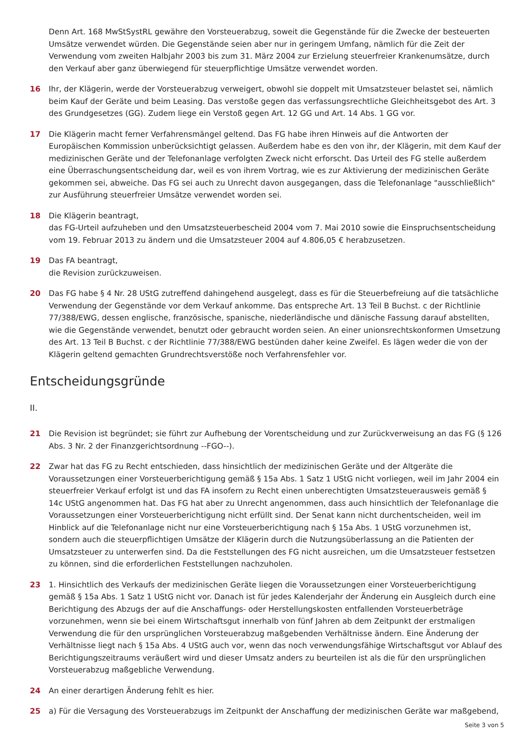Denn Art. 168 MwStSystRL gewähre den Vorsteuerabzug, soweit die Gegenstände für die Zwecke der besteuerten Umsätze verwendet würden. Die Gegenstände seien aber nur in geringem Umfang, nämlich für die Zeit der Verwendung vom zweiten Halbjahr 2003 bis zum 31. März 2004 zur Erzielung steuerfreier Krankenumsätze, durch den Verkauf aber ganz überwiegend für steuerpflichtige Umsätze verwendet worden.
16 Ihr, der Klägerin, werde der Vorsteuerabzug verweigert, obwohl sie doppelt mit Umsatzsteuer belastet sei, nämlich beim Kauf der Geräte und beim Leasing. Das verstoße gegen das verfassungsrechtliche Gleichheitsgebot des Art. 3 des Grundgesetzes (GG). Zudem liege ein Verstoß gegen Art. 12 GG und Art. 14 Abs. 1 GG vor.
17 Die Klägerin macht ferner Verfahrensmängel geltend. Das FG habe ihren Hinweis auf die Antworten der Europäischen Kommission unberücksichtigt gelassen. Außerdem habe es den von ihr, der Klägerin, mit dem Kauf der medizinischen Geräte und der Telefonanlage verfolgten Zweck nicht erforscht. Das Urteil des FG stelle außerdem eine Überraschungsentscheidung dar, weil es von ihrem Vortrag, wie es zur Aktivierung der medizinischen Geräte gekommen sei, abweiche. Das FG sei auch zu Unrecht davon ausgegangen, dass die Telefonanlage "ausschließlich" zur Ausführung steuerfreier Umsätze verwendet worden sei.
18 Die Klägerin beantragt,
das FG-Urteil aufzuheben und den Umsatzsteuerbescheid 2004 vom 7. Mai 2010 sowie die Einspruchsentscheidung vom 19. Februar 2013 zu ändern und die Umsatzsteuer 2004 auf 4.806,05 € herabzusetzen.
19 Das FA beantragt,
die Revision zurückzuweisen.
20 Das FG habe § 4 Nr. 28 UStG zutreffend dahingehend ausgelegt, dass es für die Steuerbefreiung auf die tatsächliche Verwendung der Gegenstände vor dem Verkauf ankomme. Das entspreche Art. 13 Teil B Buchst. c der Richtlinie 77/388/EWG, dessen englische, französische, spanische, niederländische und dänische Fassung darauf abstellten, wie die Gegenstände verwendet, benutzt oder gebraucht worden seien. An einer unionsrechtskonformen Umsetzung des Art. 13 Teil B Buchst. c der Richtlinie 77/388/EWG bestünden daher keine Zweifel. Es lägen weder die von der Klägerin geltend gemachten Grundrechtsverstöße noch Verfahrensfehler vor.
Entscheidungsgründe
II.
21 Die Revision ist begründet; sie führt zur Aufhebung der Vorentscheidung und zur Zurückverweisung an das FG (§ 126 Abs. 3 Nr. 2 der Finanzgerichtsordnung --FGO--).
22 Zwar hat das FG zu Recht entschieden, dass hinsichtlich der medizinischen Geräte und der Altgeräte die Voraussetzungen einer Vorsteuerberichtigung gemäß § 15a Abs. 1 Satz 1 UStG nicht vorliegen, weil im Jahr 2004 ein steuerfreier Verkauf erfolgt ist und das FA insofern zu Recht einen unberechtigten Umsatzsteuerausweis gemäß § 14c UStG angenommen hat. Das FG hat aber zu Unrecht angenommen, dass auch hinsichtlich der Telefonanlage die Voraussetzungen einer Vorsteuerberichtigung nicht erfüllt sind. Der Senat kann nicht durchentscheiden, weil im Hinblick auf die Telefonanlage nicht nur eine Vorsteuerberichtigung nach § 15a Abs. 1 UStG vorzunehmen ist, sondern auch die steuerpflichtigen Umsätze der Klägerin durch die Nutzungsüberlassung an die Patienten der Umsatzsteuer zu unterwerfen sind. Da die Feststellungen des FG nicht ausreichen, um die Umsatzsteuer festsetzen zu können, sind die erforderlichen Feststellungen nachzuholen.
23 1. Hinsichtlich des Verkaufs der medizinischen Geräte liegen die Voraussetzungen einer Vorsteuerberichtigung gemäß § 15a Abs. 1 Satz 1 UStG nicht vor. Danach ist für jedes Kalenderjahr der Änderung ein Ausgleich durch eine Berichtigung des Abzugs der auf die Anschaffungs- oder Herstellungskosten entfallenden Vorsteuerbeträge vorzunehmen, wenn sie bei einem Wirtschaftsgut innerhalb von fünf Jahren ab dem Zeitpunkt der erstmaligen Verwendung die für den ursprünglichen Vorsteuerabzug maßgebenden Verhältnisse ändern. Eine Änderung der Verhältnisse liegt nach § 15a Abs. 4 UStG auch vor, wenn das noch verwendungsfähige Wirtschaftsgut vor Ablauf des Berichtigungszeitraums veräußert wird und dieser Umsatz anders zu beurteilen ist als die für den ursprünglichen Vorsteuerabzug maßgebliche Verwendung.
24 An einer derartigen Änderung fehlt es hier.
25 a) Für die Versagung des Vorsteuerabzugs im Zeitpunkt der Anschaffung der medizinischen Geräte war maßgebend,
Seite 3 von 5